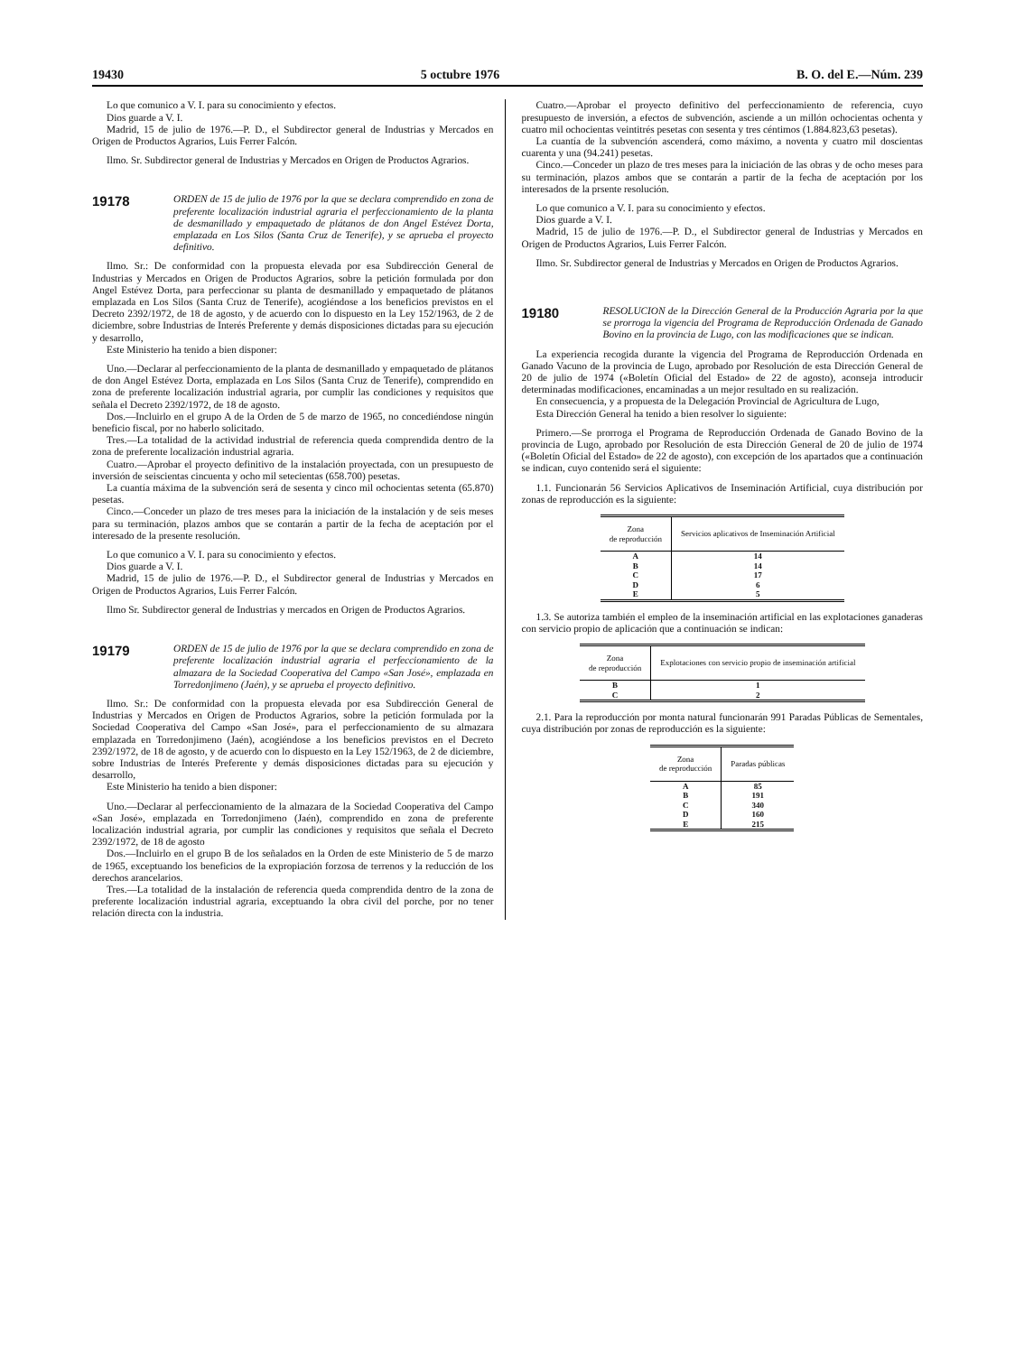19430 5 octubre 1976 B. O. del E.—Núm. 239
Lo que comunico a V. I. para su conocimiento y efectos.
Dios guarde a V. I.
Madrid, 15 de julio de 1976.—P. D., el Subdirector general de Industrias y Mercados en Origen de Productos Agrarios, Luis Ferrer Falcón.
Ilmo. Sr. Subdirector general de Industrias y Mercados en Origen de Productos Agrarios.
19178
ORDEN de 15 de julio de 1976 por la que se declara comprendido en zona de preferente localización industrial agraria el perfeccionamiento de la planta de desmanillado y empaquetado de plátanos de don Angel Estévez Dorta, emplazada en Los Silos (Santa Cruz de Tenerife), y se aprueba el proyecto definitivo.
Ilmo. Sr.: De conformidad con la propuesta elevada por esa Subdirección General de Industrias y Mercados en Origen de Productos Agrarios, sobre la petición formulada por don Angel Estévez Dorta, para perfeccionar su planta de desmanillado y empaquetado de plátanos emplazada en Los Silos (Santa Cruz de Tenerife), acogiéndose a los beneficios previstos en el Decreto 2392/1972, de 18 de agosto, y de acuerdo con lo dispuesto en la Ley 152/1963, de 2 de diciembre, sobre Industrias de Interés Preferente y demás disposiciones dictadas para su ejecución y desarrollo,
Este Ministerio ha tenido a bien disponer:
Uno.—Declarar al perfeccionamiento de la planta de desmanillado y empaquetado de plátanos de don Angel Estévez Dorta, emplazada en Los Silos (Santa Cruz de Tenerife), comprendido en zona de preferente localización industrial agraria, por cumplir las condiciones y requisitos que señala el Decreto 2392/1972, de 18 de agosto.
Dos.—Incluirlo en el grupo A de la Orden de 5 de marzo de 1965, no concediéndose ningún beneficio fiscal, por no haberlo solicitado.
Tres.—La totalidad de la actividad industrial de referencia queda comprendida dentro de la zona de preferente localización industrial agraria.
Cuatro.—Aprobar el proyecto definitivo de la instalación proyectada, con un presupuesto de inversión de seiscientas cincuenta y ocho mil setecientas (658.700) pesetas.
La cuantía máxima de la subvención será de sesenta y cinco mil ochocientas setenta (65.870) pesetas.
Cinco.—Conceder un plazo de tres meses para la iniciación de la instalación y de seis meses para su terminación, plazos ambos que se contarán a partir de la fecha de aceptación por el interesado de la presente resolución.
Lo que comunico a V. I. para su conocimiento y efectos.
Dios guarde a V. I.
Madrid, 15 de julio de 1976.—P. D., el Subdirector general de Industrias y Mercados en Origen de Productos Agrarios, Luis Ferrer Falcón.
Ilmo Sr. Subdirector general de Industrias y mercados en Origen de Productos Agrarios.
19179
ORDEN de 15 de julio de 1976 por la que se declara comprendido en zona de preferente localización industrial agraria el perfeccionamiento de la almazara de la Sociedad Cooperativa del Campo «San José», emplazada en Torredonjimeno (Jaén), y se aprueba el proyecto definitivo.
Ilmo. Sr.: De conformidad con la propuesta elevada por esa Subdirección General de Industrias y Mercados en Origen de Productos Agrarios, sobre la petición formulada por la Sociedad Cooperativa del Campo «San José», para el perfeccionamiento de su almazara emplazada en Torredonjimeno (Jaén), acogiéndose a los beneficios previstos en el Decreto 2392/1972, de 18 de agosto, y de acuerdo con lo dispuesto en la Ley 152/1963, de 2 de diciembre, sobre Industrias de Interés Preferente y demás disposiciones dictadas para su ejecución y desarrollo,
Este Ministerio ha tenido a bien disponer:
Uno.—Declarar al perfeccionamiento de la almazara de la Sociedad Cooperativa del Campo «San José», emplazada en Torredonjimeno (Jaén), comprendido en zona de preferente localización industrial agraria, por cumplir las condiciones y requisitos que señala el Decreto 2392/1972, de 18 de agosto
Dos.—Incluirlo en el grupo B de los señalados en la Orden de este Ministerio de 5 de marzo de 1965, exceptuando los beneficios de la expropiación forzosa de terrenos y la reducción de los derechos arancelarios.
Tres.—La totalidad de la instalación de referencia queda comprendida dentro de la zona de preferente localización industrial agraria, exceptuando la obra civil del porche, por no tener relación directa con la industria.
Cuatro.—Aprobar el proyecto definitivo del perfeccionamiento de referencia, cuyo presupuesto de inversión, a efectos de subvención, asciende a un millón ochocientas ochenta y cuatro mil ochocientas veintitrés pesetas con sesenta y tres céntimos (1.884.823,63 pesetas).
La cuantía de la subvención ascenderá, como máximo, a noventa y cuatro mil doscientas cuarenta y una (94.241) pesetas.
Cinco.—Conceder un plazo de tres meses para la iniciación de las obras y de ocho meses para su terminación, plazos ambos que se contarán a partir de la fecha de aceptación por los interesados de la prsente resolución.
Lo que comunico a V. I. para su conocimiento y efectos.
Dios guarde a V. I.
Madrid, 15 de julio de 1976.—P. D., el Subdirector general de Industrias y Mercados en Origen de Productos Agrarios, Luis Ferrer Falcón.
Ilmo. Sr. Subdirector general de Industrias y Mercados en Origen de Productos Agrarios.
19180
RESOLUCION de la Dirección General de la Producción Agraria por la que se prorroga la vigencia del Programa de Reproducción Ordenada de Ganado Bovino en la provincia de Lugo, con las modificaciones que se indican.
La experiencia recogida durante la vigencia del Programa de Reproducción Ordenada en Ganado Vacuno de la provincia de Lugo, aprobado por Resolución de esta Dirección General de 20 de julio de 1974 («Boletín Oficial del Estado» de 22 de agosto), aconseja introducir determinadas modificaciones, encaminadas a un mejor resultado en su realización.
En consecuencia, y a propuesta de la Delegación Provincial de Agricultura de Lugo,
Esta Dirección General ha tenido a bien resolver lo siguiente:
Primero.—Se prorroga el Programa de Reproducción Ordenada de Ganado Bovino de la provincia de Lugo, aprobado por Resolución de esta Dirección General de 20 de julio de 1974 («Boletín Oficial del Estado» de 22 de agosto), con excepción de los apartados que a continuación se indican, cuyo contenido será el siguiente:
1.1. Funcionarán 56 Servicios Aplicativos de Inseminación Artificial, cuya distribución por zonas de reproducción es la siguiente:
| Zona de reproducción | Servicios aplicativos de Inseminación Artificial |
| --- | --- |
| A | 14 |
| B | 14 |
| C | 17 |
| D | 6 |
| E | 5 |
1.3. Se autoriza también el empleo de la inseminación artificial en las explotaciones ganaderas con servicio propio de aplicación que a continuación se indican:
| Zona de reproducción | Explotaciones con servicio propio de inseminación artificial |
| --- | --- |
| B | 1 |
| C | 2 |
2.1. Para la reproducción por monta natural funcionarán 991 Paradas Públicas de Sementales, cuya distribución por zonas de reproducción es la siguiente:
| Zona de reproducción | Paradas públicas |
| --- | --- |
| A | 85 |
| B | 191 |
| C | 340 |
| D | 160 |
| E | 215 |